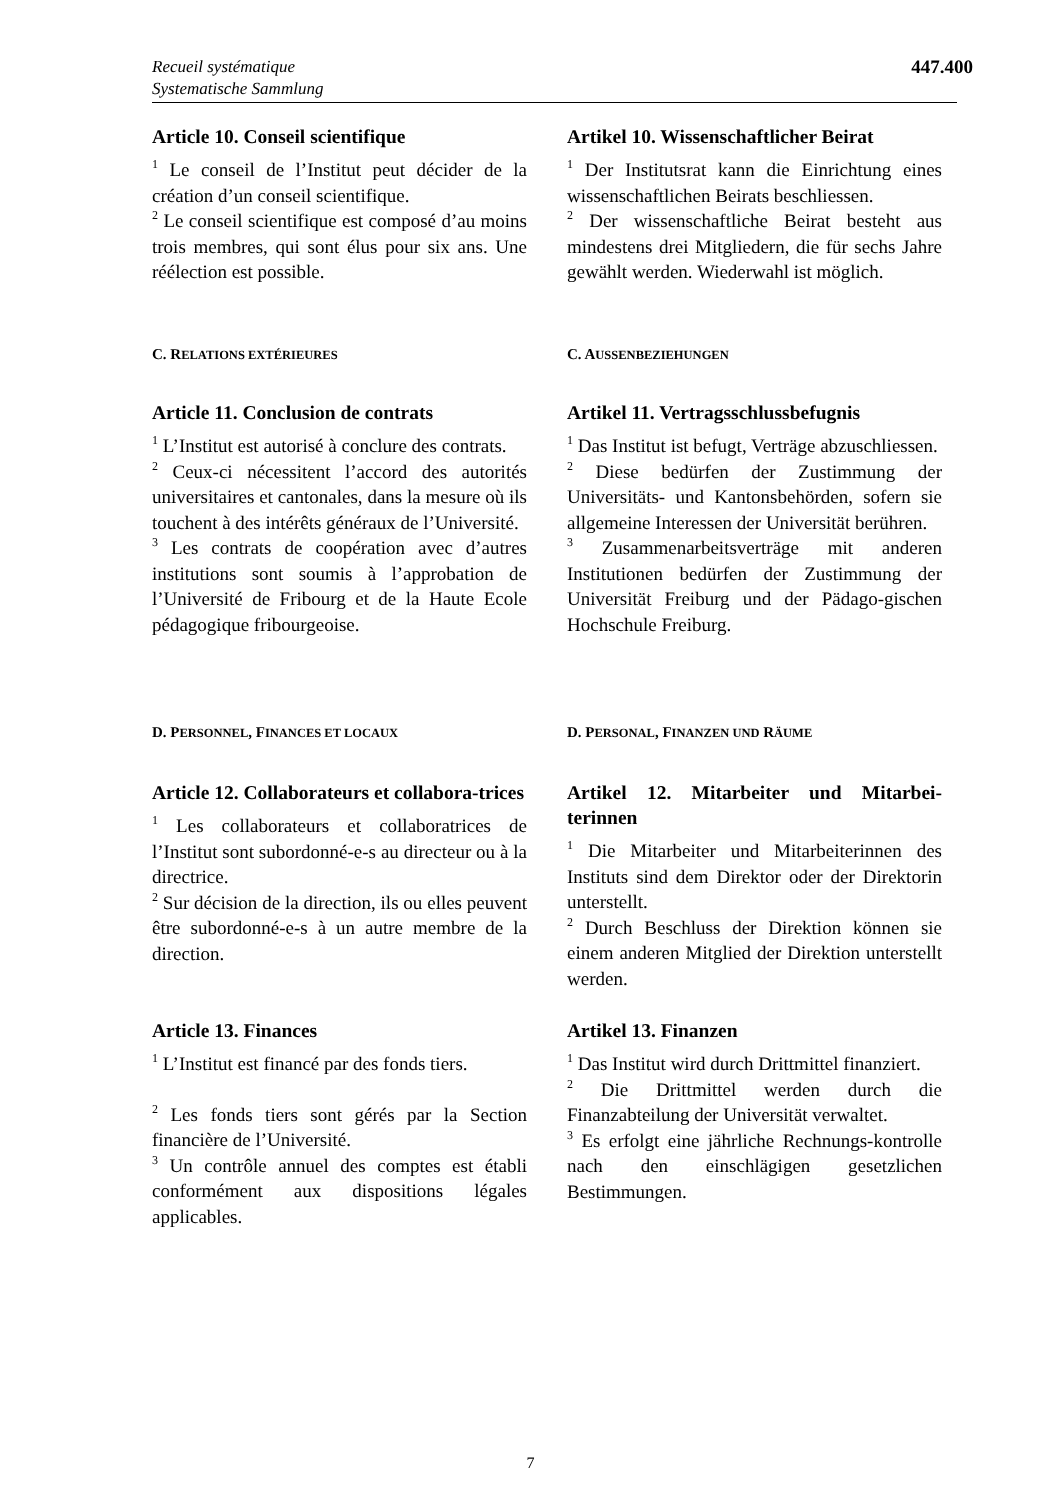Recueil systématique
Systematische Sammlung
447.400
Article 10. Conseil scientifique
<sup>1</sup> Le conseil de l’Institut peut décider de la création d’un conseil scientifique.
<sup>2</sup> Le conseil scientifique est composé d’au moins trois membres, qui sont élus pour six ans. Une réélection est possible.
Artikel 10. Wissenschaftlicher Beirat
<sup>1</sup> Der Institutsrat kann die Einrichtung eines wissenschaftlichen Beirats beschliessen.
<sup>2</sup> Der wissenschaftliche Beirat besteht aus mindestens drei Mitgliedern, die für sechs Jahre gewählt werden. Wiederwahl ist möglich.
C. RELATIONS EXTÉRIEURES
C. AUSSENBEZIEHUNGEN
Article 11. Conclusion de contrats
<sup>1</sup> L’Institut est autorisé à conclure des contrats.
<sup>2</sup> Ceux-ci nécessitent l’accord des autorités universitaires et cantonales, dans la mesure où ils touchent à des intérêts généraux de l’Université.
<sup>3</sup> Les contrats de coopération avec d’autres institutions sont soumis à l’approbation de l’Université de Fribourg et de la Haute Ecole pédagogique fribourgeoise.
Artikel 11. Vertragsschlussbefugnis
<sup>1</sup> Das Institut ist befugt, Verträge abzuschliessen.
<sup>2</sup> Diese bedürfen der Zustimmung der Universitäts- und Kantonsbehörden, sofern sie allgemeine Interessen der Universität berühren.
<sup>3</sup> Zusammenarbeitsverträge mit anderen Institutionen bedürfen der Zustimmung der Universität Freiburg und der Pädago-gischen Hochschule Freiburg.
D. PERSONNEL, FINANCES ET LOCAUX
D. PERSONAL, FINANZEN UND RÄUME
Article 12. Collaborateurs et collabora-trices
<sup>1</sup> Les collaborateurs et collaboratrices de l’Institut sont subordonné-e-s au directeur ou à la directrice.
<sup>2</sup> Sur décision de la direction, ils ou elles peuvent être subordonné-e-s à un autre membre de la direction.
Artikel 12. Mitarbeiter und Mitarbei-terinnen
<sup>1</sup> Die Mitarbeiter und Mitarbeiterinnen des Instituts sind dem Direktor oder der Direktorin unterstellt.
<sup>2</sup> Durch Beschluss der Direktion können sie einem anderen Mitglied der Direktion unterstellt werden.
Article 13. Finances
<sup>1</sup> L’Institut est financé par des fonds tiers.
<sup>2</sup> Les fonds tiers sont gérés par la Section financière de l’Université.
<sup>3</sup> Un contrôle annuel des comptes est établi conformément aux dispositions légales applicables.
Artikel 13. Finanzen
<sup>1</sup> Das Institut wird durch Drittmittel finanziert.
<sup>2</sup> Die Drittmittel werden durch die Finanzabteilung der Universität verwaltet.
<sup>3</sup> Es erfolgt eine jährliche Rechnungs-kontrolle nach den einschlägigen gesetzlichen Bestimmungen.
7